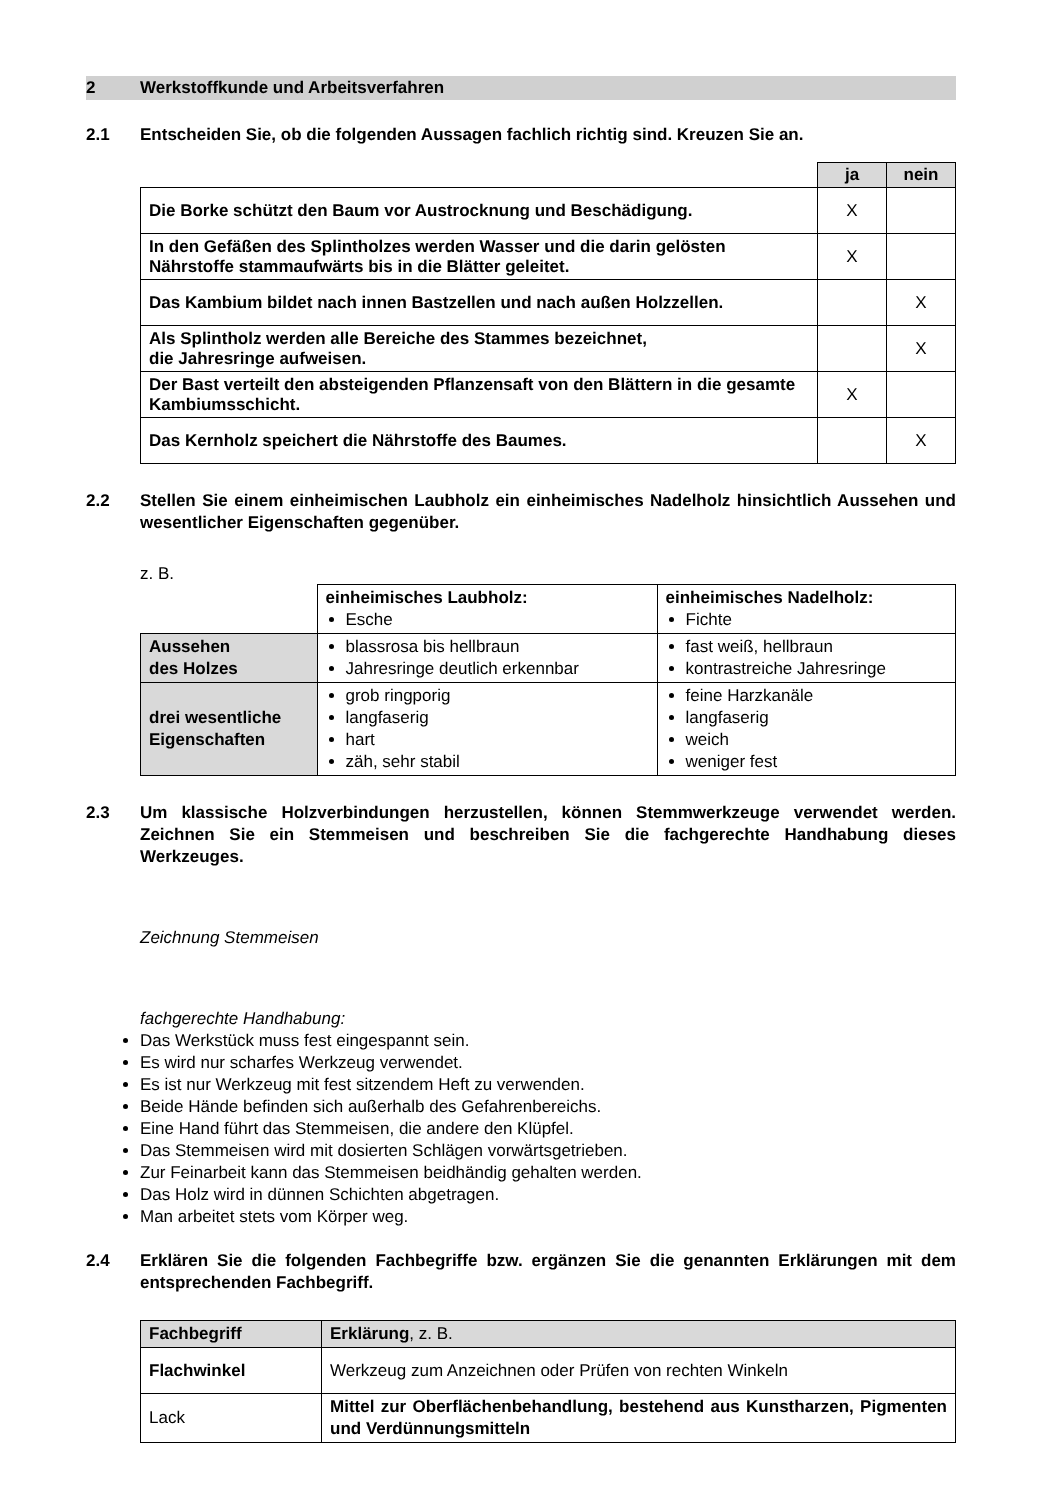2 Werkstoffkunde und Arbeitsverfahren
2.1 Entscheiden Sie, ob die folgenden Aussagen fachlich richtig sind. Kreuzen Sie an.
| | ja | nein |
| Die Borke schützt den Baum vor Austrocknung und Beschädigung. | X | |
| In den Gefäßen des Splintholzes werden Wasser und die darin gelösten Nährstoffe stammaufwärts bis in die Blätter geleitet. | X | |
| Das Kambium bildet nach innen Bastzellen und nach außen Holzzellen. | | X |
| Als Splintholz werden alle Bereiche des Stammes bezeichnet, die Jahresringe aufweisen. | | X |
| Der Bast verteilt den absteigenden Pflanzensaft von den Blättern in die gesamte Kambiumsschicht. | X | |
| Das Kernholz speichert die Nährstoffe des Baumes. | | X |
2.2 Stellen Sie einem einheimischen Laubholz ein einheimisches Nadelholz hinsichtlich Aussehen und wesentlicher Eigenschaften gegenüber.
z. B.
| | einheimisches Laubholz: Esche | einheimisches Nadelholz: Fichte |
| Aussehen des Holzes | blassrosa bis hellbraun Jahresringe deutlich erkennbar | fast weiß, hellbraun kontrastreiche Jahresringe |
| drei wesentliche Eigenschaften | grob ringporig langfaserig hart zäh, sehr stabil | feine Harzkanäle langfaserig weich weniger fest |
2.3 Um klassische Holzverbindungen herzustellen, können Stemmwerkzeuge verwendet werden. Zeichnen Sie ein Stemmeisen und beschreiben Sie die fachgerechte Handhabung dieses Werkzeuges.
Zeichnung Stemmeisen
fachgerechte Handhabung:
Das Werkstück muss fest eingespannt sein.
Es wird nur scharfes Werkzeug verwendet.
Es ist nur Werkzeug mit fest sitzendem Heft zu verwenden.
Beide Hände befinden sich außerhalb des Gefahrenbereichs.
Eine Hand führt das Stemmeisen, die andere den Klüpfel.
Das Stemmeisen wird mit dosierten Schlägen vorwärtsgetrieben.
Zur Feinarbeit kann das Stemmeisen beidhändig gehalten werden.
Das Holz wird in dünnen Schichten abgetragen.
Man arbeitet stets vom Körper weg.
2.4 Erklären Sie die folgenden Fachbegriffe bzw. ergänzen Sie die genannten Erklärungen mit dem entsprechenden Fachbegriff.
| Fachbegriff | Erklärung , z. B. |
| Flachwinkel | Werkzeug zum Anzeichnen oder Prüfen von rechten Winkeln |
| Lack | Mittel zur Oberflächenbehandlung, bestehend aus Kunstharzen, Pigmenten und Verdünnungsmitteln |